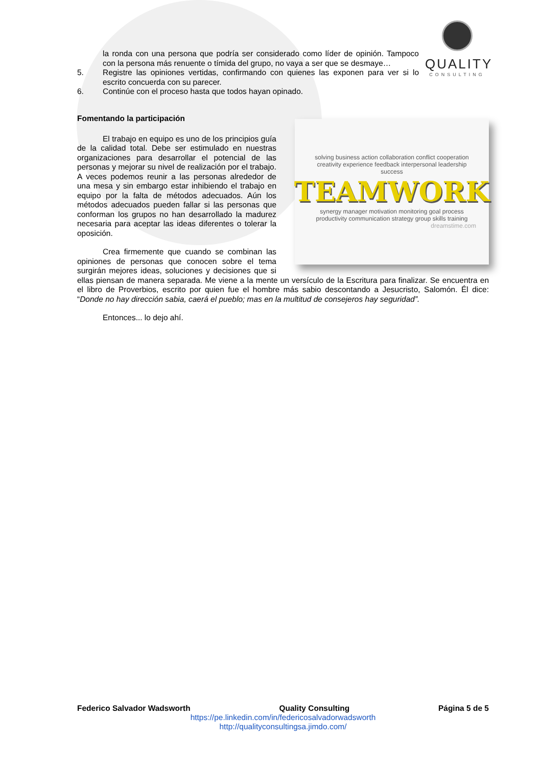QUALITY
CONSULTING
la ronda con una persona que podría ser considerado como líder de opinión. Tampoco con la persona más renuente o tímida del grupo, no vaya a ser que se desmaye…
5.
Registre las opiniones vertidas, confirmando con quienes las exponen para ver si lo escrito concuerda con su parecer.
6.
Continúe con el proceso hasta que todos hayan opinado.
Fomentando la participación
solving business action collaboration conflict cooperation creativity experience feedback interpersonal leadership success
TEAMWORK
synergy manager motivation monitoring goal process productivity communication strategy group skills training
dreamstime.com
El trabajo en equipo es uno de los principios guía de la calidad total. Debe ser estimulado en nuestras organizaciones para desarrollar el potencial de las personas y mejorar su nivel de realización por el trabajo. A veces podemos reunir a las personas alrededor de una mesa y sin embargo estar inhibiendo el trabajo en equipo por la falta de métodos adecuados. Aún los métodos adecuados pueden fallar si las personas que conforman los grupos no han desarrollado la madurez necesaria para aceptar las ideas diferentes o tolerar la oposición.
Crea firmemente que cuando se combinan las opiniones de personas que conocen sobre el tema surgirán mejores ideas, soluciones y decisiones que si ellas piensan de manera separada. Me viene a la mente un versículo de la Escritura para finalizar. Se encuentra en el libro de Proverbios, escrito por quien fue el hombre más sabio descontando a Jesucristo, Salomón. Él dice: “Donde no hay dirección sabia, caerá el pueblo; mas en la multitud de consejeros hay seguridad”.
Entonces... lo dejo ahí.
Federico Salvador Wadsworth Quality Consulting Página 5 de 5
https://pe.linkedin.com/in/federicosalvadorwadsworth
http://qualityconsultingsa.jimdo.com/